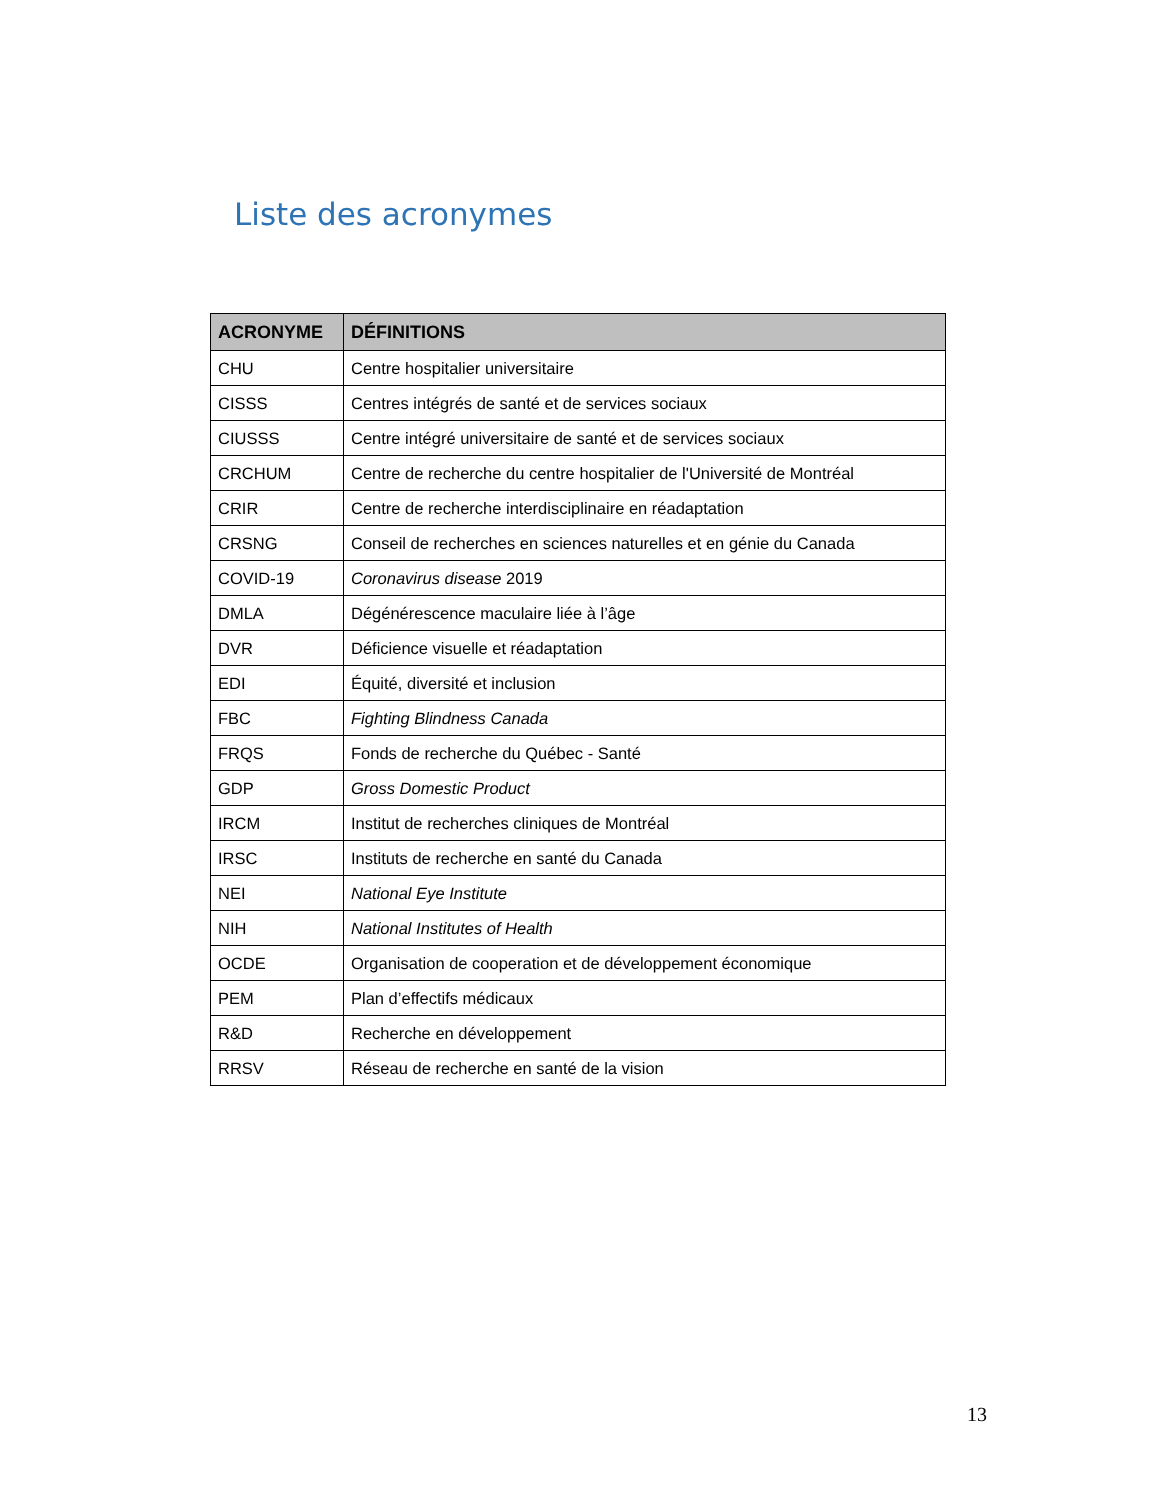Liste des acronymes
| ACRONYME | DÉFINITIONS |
| --- | --- |
| CHU | Centre hospitalier universitaire |
| CISSS | Centres intégrés de santé et de services sociaux |
| CIUSSS | Centre intégré universitaire de santé et de services sociaux |
| CRCHUM | Centre de recherche du centre hospitalier de l'Université de Montréal |
| CRIR | Centre de recherche interdisciplinaire en réadaptation |
| CRSNG | Conseil de recherches en sciences naturelles et en génie du Canada |
| COVID-19 | Coronavirus disease 2019 |
| DMLA | Dégénérescence maculaire liée à l’âge |
| DVR | Déficience visuelle et réadaptation |
| EDI | Équité, diversité et inclusion |
| FBC | Fighting Blindness Canada |
| FRQS | Fonds de recherche du Québec - Santé |
| GDP | Gross Domestic Product |
| IRCM | Institut de recherches cliniques de Montréal |
| IRSC | Instituts de recherche en santé du Canada |
| NEI | National Eye Institute |
| NIH | National Institutes of Health |
| OCDE | Organisation de cooperation et de développement économique |
| PEM | Plan d’effectifs médicaux |
| R&D | Recherche en développement |
| RRSV | Réseau de recherche en santé de la vision |
13